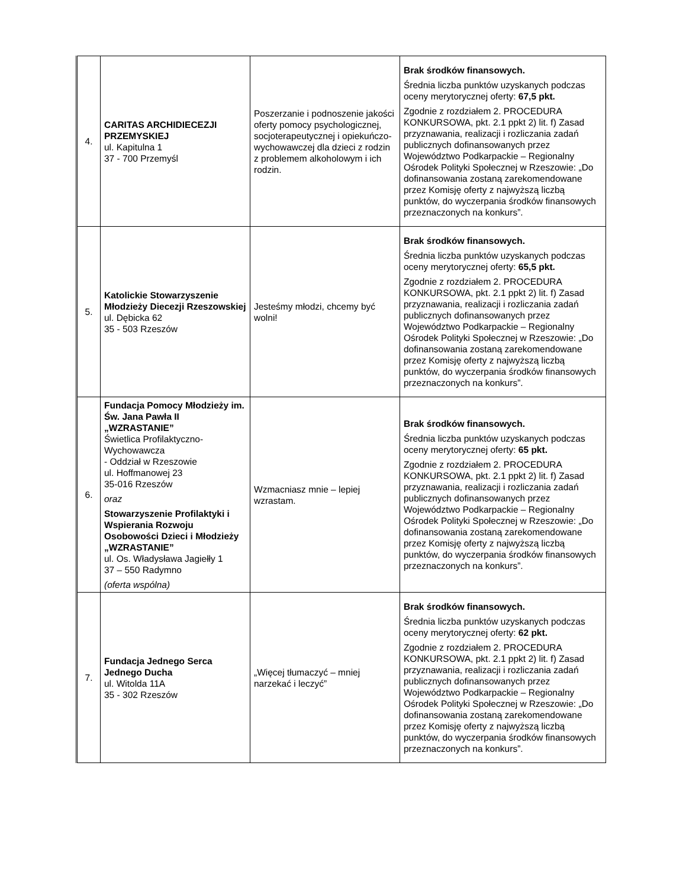| 4. | CARITAS ARCHIDIECEZJI PRZEMYSKIEJ ul. Kapitulna 1 37 - 700 Przemyśl | Poszerzanie i podnoszenie jakości oferty pomocy psychologicznej, socjoterapeutycznej i opiekuńczo-wychowawczej dla dzieci z rodzin z problemem alkoholowym i ich rodzin. | Brak środków finansowych. Średnia liczba punktów uzyskanych podczas oceny merytorycznej oferty: 67,5 pkt. Zgodnie z rozdziałem 2. PROCEDURA KONKURSOWA, pkt. 2.1 ppkt 2) lit. f) Zasad przyznawania, realizacji i rozliczania zadań publicznych dofinansowanych przez Województwo Podkarpackie – Regionalny Ośrodek Polityki Społecznej w Rzeszowie: „Do dofinansowania zostaną zarekomendowane przez Komisję oferty z najwyższą liczbą punktów, do wyczerpania środków finansowych przeznaczonych na konkurs”. |
| 5. | Katolickie Stowarzyszenie Młodzieży Diecezji Rzeszowskiej ul. Dębicka 62 35 - 503 Rzeszów | Jesteśmy młodzi, chcemy być wolni! | Brak środków finansowych. Średnia liczba punktów uzyskanych podczas oceny merytorycznej oferty: 65,5 pkt. Zgodnie z rozdziałem 2. PROCEDURA KONKURSOWA, pkt. 2.1 ppkt 2) lit. f) Zasad przyznawania, realizacji i rozliczania zadań publicznych dofinansowanych przez Województwo Podkarpackie – Regionalny Ośrodek Polityki Społecznej w Rzeszowie: „Do dofinansowania zostaną zarekomendowane przez Komisję oferty z najwyższą liczbą punktów, do wyczerpania środków finansowych przeznaczonych na konkurs”. |
| 6. | Fundacja Pomocy Młodzieży im. Św. Jana Pawła II „WZRASTANIE” Świetlica Profilaktyczno-Wychowawcza - Oddział w Rzeszowie ul. Hoffmanowej 23 35-016 Rzeszów oraz Stowarzyszenie Profilaktyki i Wspierania Rozwoju Osobowości Dzieci i Młodzieży „WZRASTANIE” ul. Os. Władysława Jagiełły 1 37 – 550 Radymno (oferta wspólna) | Wzmacniasz mnie – lepiej wzrastam. | Brak środków finansowych. Średnia liczba punktów uzyskanych podczas oceny merytorycznej oferty: 65 pkt. Zgodnie z rozdziałem 2. PROCEDURA KONKURSOWA, pkt. 2.1 ppkt 2) lit. f) Zasad przyznawania, realizacji i rozliczania zadań publicznych dofinansowanych przez Województwo Podkarpackie – Regionalny Ośrodek Polityki Społecznej w Rzeszowie: „Do dofinansowania zostaną zarekomendowane przez Komisję oferty z najwyższą liczbą punktów, do wyczerpania środków finansowych przeznaczonych na konkurs”. |
| 7. | Fundacja Jednego Serca Jednego Ducha ul. Witolda 11A 35 - 302 Rzeszów | „Więcej tłumaczyć – mniej narzekać i leczyć” | Brak środków finansowych. Średnia liczba punktów uzyskanych podczas oceny merytorycznej oferty: 62 pkt. Zgodnie z rozdziałem 2. PROCEDURA KONKURSOWA, pkt. 2.1 ppkt 2) lit. f) Zasad przyznawania, realizacji i rozliczania zadań publicznych dofinansowanych przez Województwo Podkarpackie – Regionalny Ośrodek Polityki Społecznej w Rzeszowie: „Do dofinansowania zostaną zarekomendowane przez Komisję oferty z najwyższą liczbą punktów, do wyczerpania środków finansowych przeznaczonych na konkurs”. |